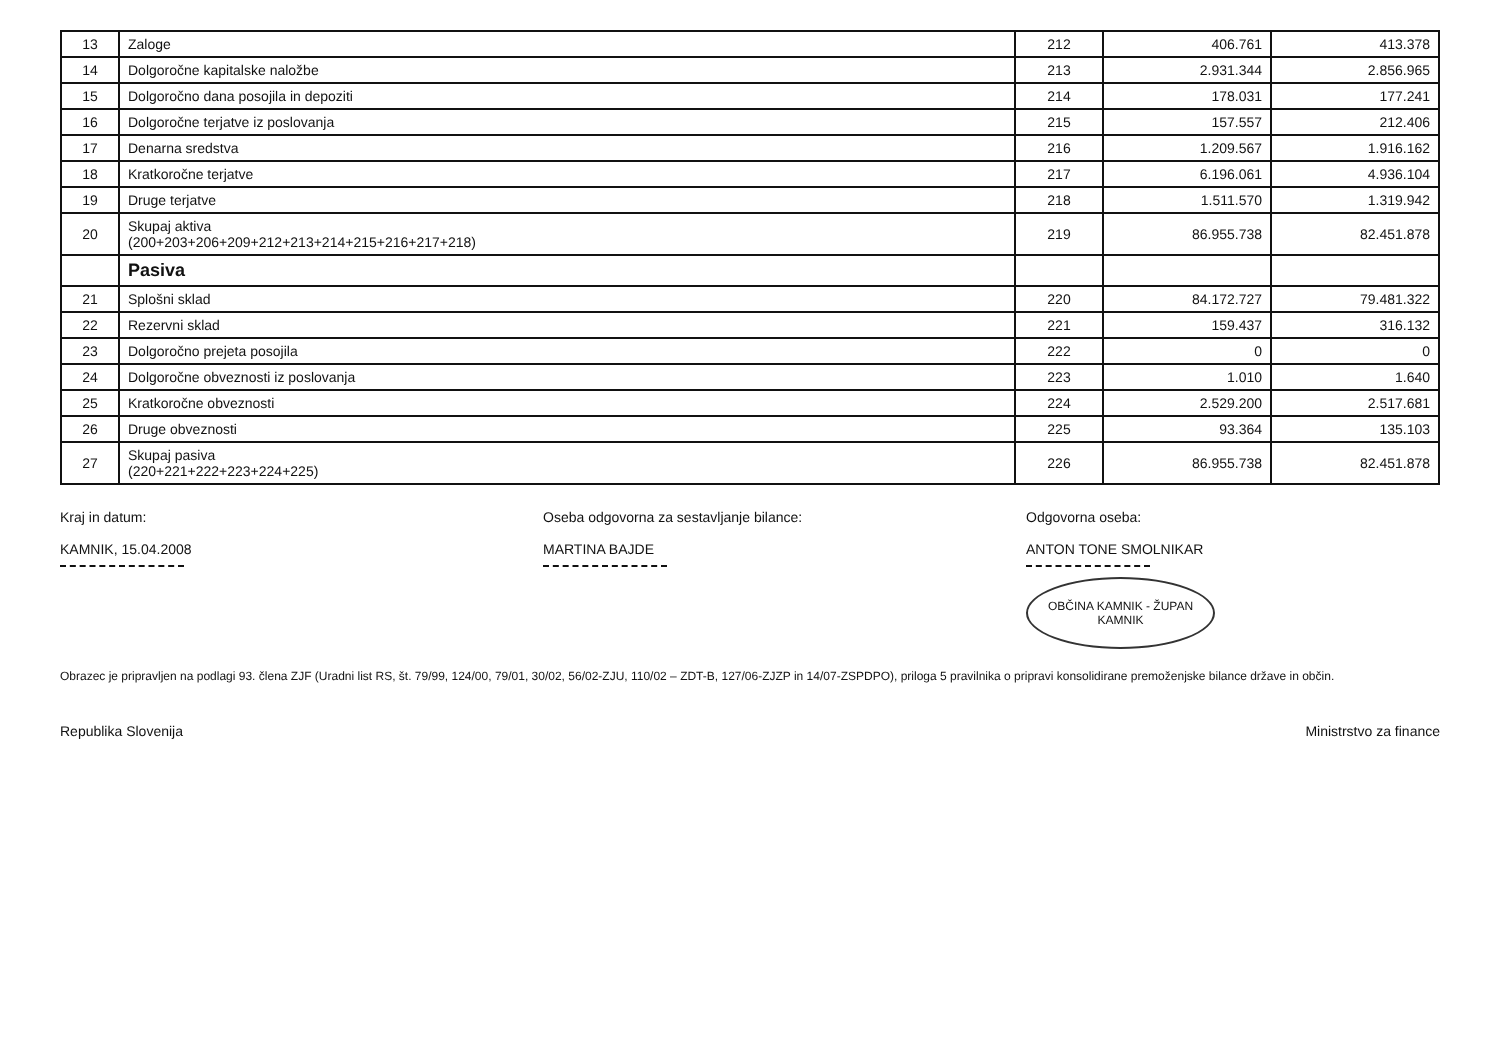| 13 | Zaloge | 212 | 406.761 | 413.378 |
| 14 | Dolgoročne kapitalske naložbe | 213 | 2.931.344 | 2.856.965 |
| 15 | Dolgoročno dana posojila in depoziti | 214 | 178.031 | 177.241 |
| 16 | Dolgoročne terjatve iz poslovanja | 215 | 157.557 | 212.406 |
| 17 | Denarna sredstva | 216 | 1.209.567 | 1.916.162 |
| 18 | Kratkoročne terjatve | 217 | 6.196.061 | 4.936.104 |
| 19 | Druge terjatve | 218 | 1.511.570 | 1.319.942 |
| 20 | Skupaj aktiva (200+203+206+209+212+213+214+215+216+217+218) | 219 | 86.955.738 | 82.451.878 |
| | Pasiva | | | |
| 21 | Splošni sklad | 220 | 84.172.727 | 79.481.322 |
| 22 | Rezervni sklad | 221 | 159.437 | 316.132 |
| 23 | Dolgoročno prejeta posojila | 222 | 0 | 0 |
| 24 | Dolgoročne obveznosti iz poslovanja | 223 | 1.010 | 1.640 |
| 25 | Kratkoročne obveznosti | 224 | 2.529.200 | 2.517.681 |
| 26 | Druge obveznosti | 225 | 93.364 | 135.103 |
| 27 | Skupaj pasiva (220+221+222+223+224+225) | 226 | 86.955.738 | 82.451.878 |
Kraj in datum:
KAMNIK, 15.04.2008
Oseba odgovorna za sestavljanje bilance:
MARTINA BAJDE
Odgovorna oseba:
ANTON TONE SMOLNIKAR
OBČINA KAMNIK - ŽUPAN
KAMNIK
Obrazec je pripravljen na podlagi 93. člena ZJF (Uradni list RS, št. 79/99, 124/00, 79/01, 30/02, 56/02-ZJU, 110/02 – ZDT-B, 127/06-ZJZP in 14/07-ZSPDPO), priloga 5 pravilnika o pripravi konsolidirane premoženjske bilance države in občin.
Republika Slovenija Ministrstvo za finance